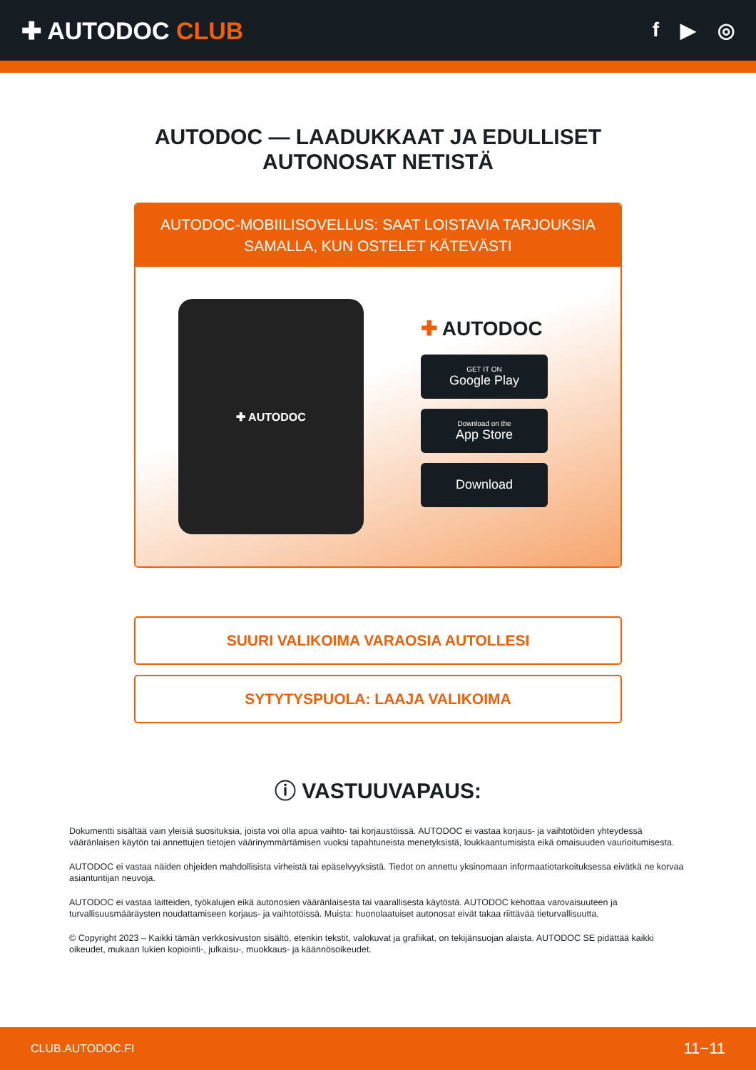✚ AUTODOC CLUB
f ▶ ◎
AUTODOC — LAADUKKAAT JA EDULLISET
AUTONOSAT NETISTÄ
AUTODOC-MOBIILISOVELLUS: SAAT LOISTAVIA TARJOUKSIA SAMALLA, KUN OSTELET KÄTEVÄSTI
✚ AUTODOC
✚ AUTODOC
GET IT ON
Google Play
Download on the
App Store
Download
SUURI VALIKOIMA VARAOSIA AUTOLLESI
SYTYTYSPUOLA: LAAJA VALIKOIMA
ⓘ VASTUUVAPAUS:
Dokumentti sisältää vain yleisiä suosituksia, joista voi olla apua vaihto- tai korjaustöissä. AUTODOC ei vastaa korjaus- ja vaihtotöiden yhteydessä vääränlaisen käytön tai annettujen tietojen väärinymmärtämisen vuoksi tapahtuneista menetyksistä, loukkaantumisista eikä omaisuuden vaurioitumisesta.
AUTODOC ei vastaa näiden ohjeiden mahdollisista virheistä tai epäselvyyksistä. Tiedot on annettu yksinomaan informaatiotarkoituksessa eivätkä ne korvaa asiantuntijan neuvoja.
AUTODOC ei vastaa laitteiden, työkalujen eikä autonosien vääränlaisesta tai vaarallisesta käytöstä. AUTODOC kehottaa varovaisuuteen ja turvallisuusmääräysten noudattamiseen korjaus- ja vaihtotöissä. Muista: huonolaatuiset autonosat eivät takaa riittävää tieturvallisuutta.
© Copyright 2023 – Kaikki tämän verkkosivuston sisältö, etenkin tekstit, valokuvat ja grafiikat, on tekijänsuojan alaista. AUTODOC SE pidättää kaikki oikeudet, mukaan lukien kopiointi-, julkaisu-, muokkaus- ja käännösoikeudet.
CLUB.AUTODOC.FI 11−11